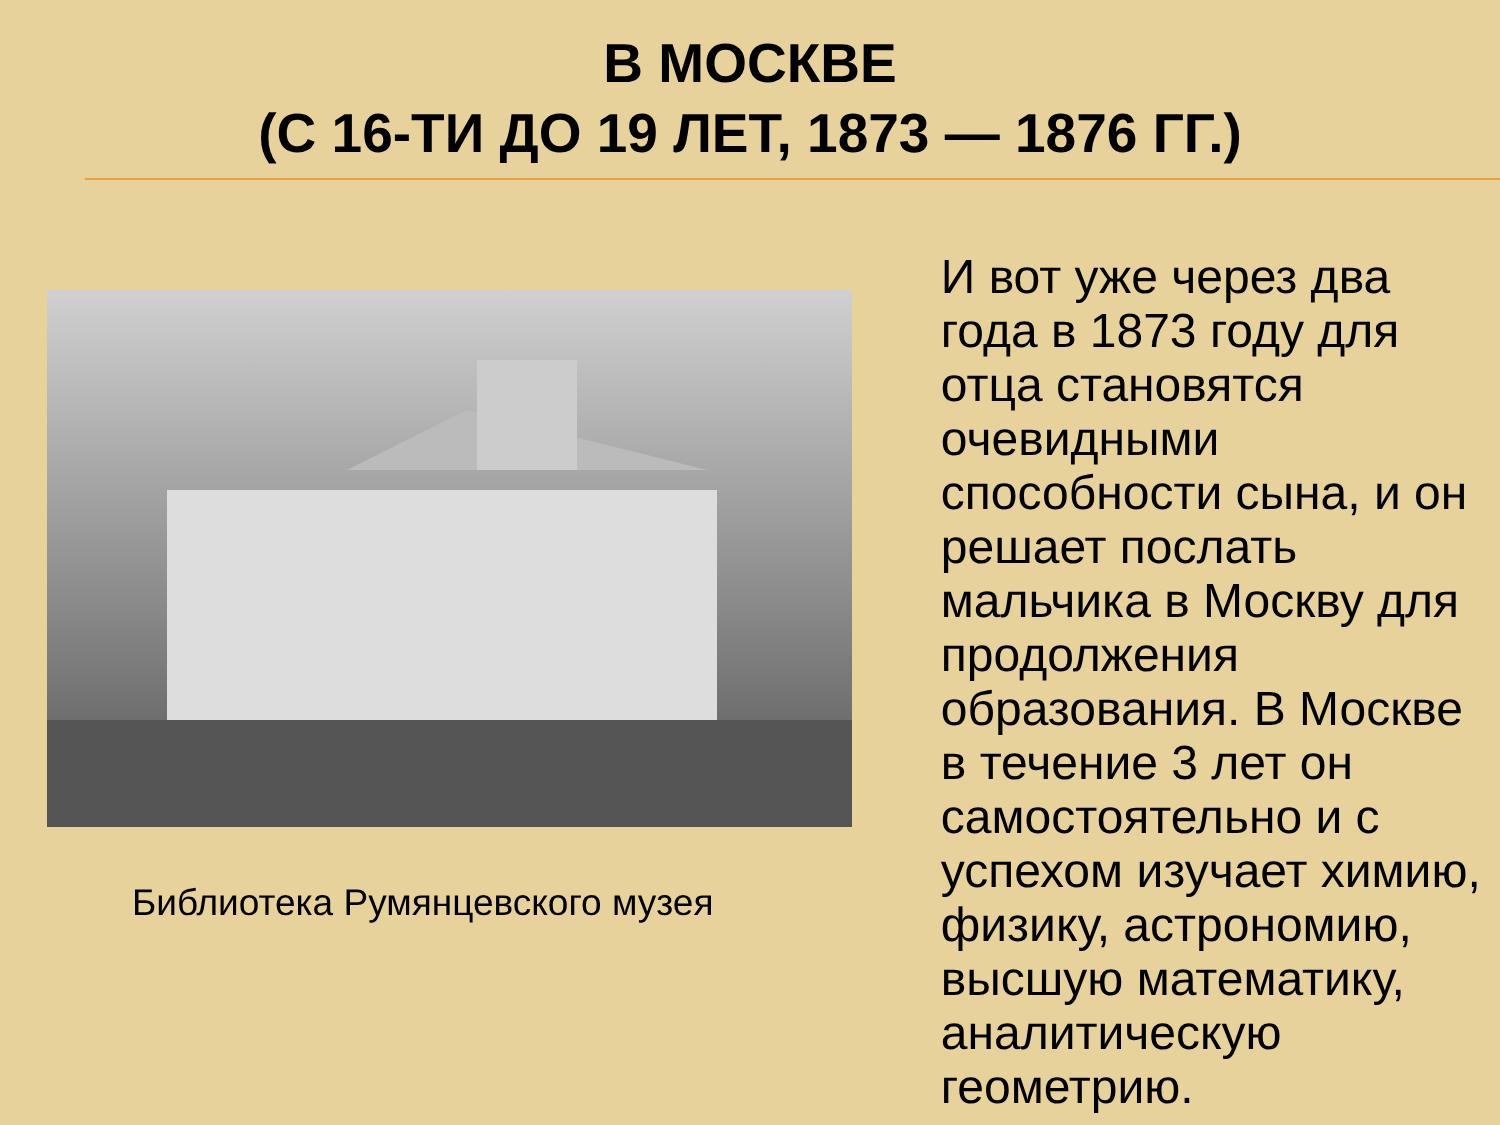В МОСКВЕ
(С 16-ТИ ДО 19 ЛЕТ, 1873 — 1876 ГГ.)
Библиотека Румянцевского музея
И вот уже через два года в 1873 году для отца становятся очевидными способности сына, и он решает послать мальчика в Москву для продолжения образования. В Москве в течение 3 лет он самостоятельно и с успехом изучает химию, физику, астрономию, высшую математику, аналитическую геометрию.